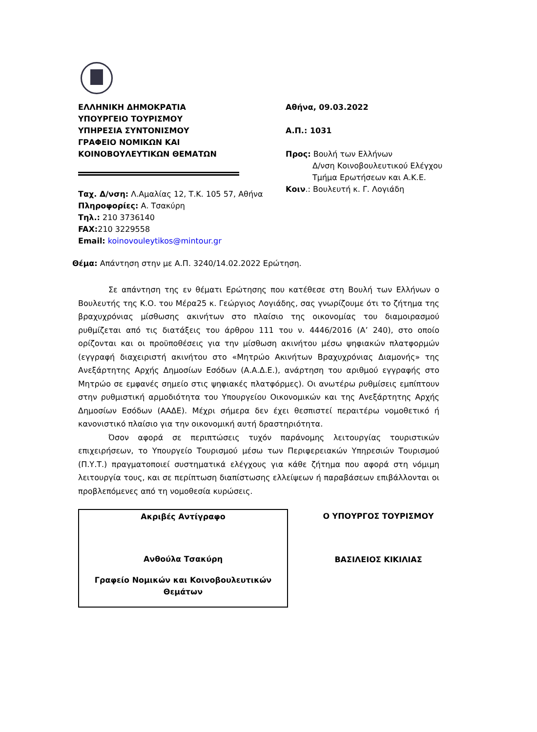ΕΛΛΗΝΙΚΗ ΔΗΜΟΚΡΑΤΙΑ
ΥΠΟΥΡΓΕΙΟ ΤΟΥΡΙΣΜΟΥ
ΥΠΗΡΕΣΙΑ ΣΥΝΤΟΝΙΣΜΟΥ
ΓΡΑΦΕΙΟ ΝΟΜΙΚΩΝ ΚΑΙ
ΚΟΙΝΟΒΟΥΛΕΥΤΙΚΩΝ ΘΕΜΑΤΩΝ
Ταχ. Δ/νση: Λ.Αμαλίας 12, Τ.Κ. 105 57, Αθήνα
Πληροφορίες: Α. Τσακύρη
Τηλ.: 210 3736140
FAX: 210 3229558
Email: koinovouleytikos@mintour.gr
Αθήνα, 09.03.2022
Α.Π.: 1031
Προς: Βουλή των Ελλήνων
Δ/νση Κοινοβουλευτικού Ελέγχου
Τμήμα Ερωτήσεων και Α.Κ.Ε.
Κοιν.: Βουλευτή κ. Γ. Λογιάδη
Θέμα: Απάντηση στην με Α.Π. 3240/14.02.2022 Ερώτηση.
Σε απάντηση της εν θέματι Ερώτησης που κατέθεσε στη Βουλή των Ελλήνων ο Βουλευτής της Κ.Ο. του Μέρα25 κ. Γεώργιος Λογιάδης, σας γνωρίζουμε ότι το ζήτημα της βραχυχρόνιας μίσθωσης ακινήτων στο πλαίσιο της οικονομίας του διαμοιρασμού ρυθμίζεται από τις διατάξεις του άρθρου 111 του ν. 4446/2016 (Α’ 240), στο οποίο ορίζονται και οι προϋποθέσεις για την μίσθωση ακινήτου μέσω ψηφιακών πλατφορμών (εγγραφή διαχειριστή ακινήτου στο «Μητρώο Ακινήτων Βραχυχρόνιας Διαμονής» της Ανεξάρτητης Αρχής Δημοσίων Εσόδων (Α.Α.Δ.Ε.), ανάρτηση του αριθμού εγγραφής στο Μητρώο σε εμφανές σημείο στις ψηφιακές πλατφόρμες). Οι ανωτέρω ρυθμίσεις εμπίπτουν στην ρυθμιστική αρμοδιότητα του Υπουργείου Οικονομικών και της Ανεξάρτητης Αρχής Δημοσίων Εσόδων (ΑΑΔΕ). Μέχρι σήμερα δεν έχει θεσπιστεί περαιτέρω νομοθετικό ή κανονιστικό πλαίσιο για την οικονομική αυτή δραστηριότητα.
Όσον αφορά σε περιπτώσεις τυχόν παράνομης λειτουργίας τουριστικών επιχειρήσεων, το Υπουργείο Τουρισμού μέσω των Περιφερειακών Υπηρεσιών Τουρισμού (Π.Υ.Τ.) πραγματοποιεί συστηματικά ελέγχους για κάθε ζήτημα που αφορά στη νόμιμη λειτουργία τους, και σε περίπτωση διαπίστωσης ελλείψεων ή παραβάσεων επιβάλλονται οι προβλεπόμενες από τη νομοθεσία κυρώσεις.
Ακριβές Αντίγραφο
Ανθούλα Τσακύρη
Γραφείο Νομικών και Κοινοβουλευτικών
Θεμάτων
Ο ΥΠΟΥΡΓΟΣ ΤΟΥΡΙΣΜΟΥ
ΒΑΣΙΛΕΙΟΣ ΚΙΚΙΛΙΑΣ